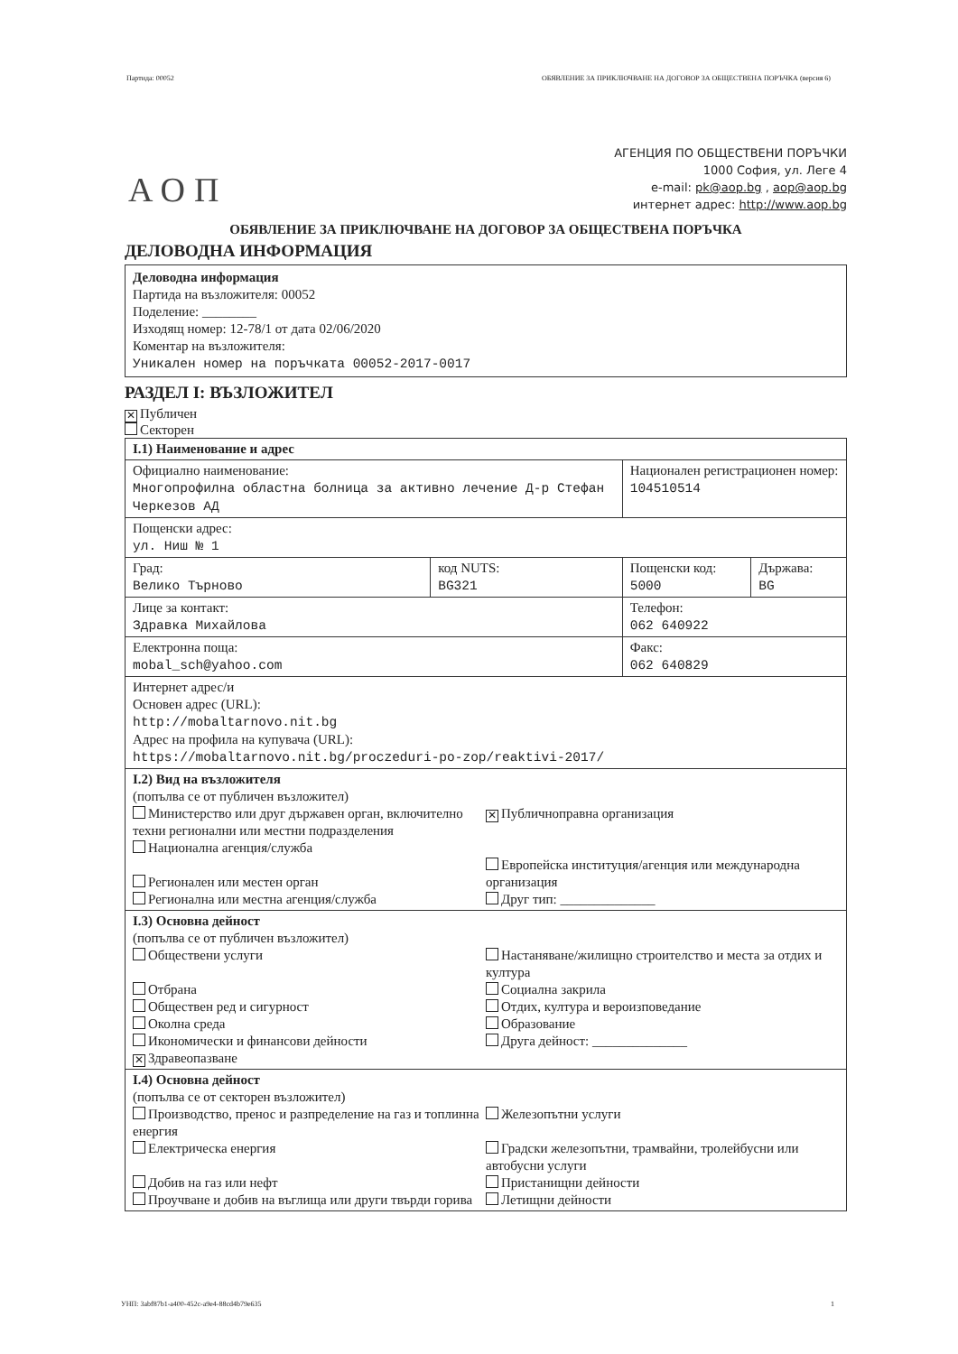Партида: 00052 ОБЯВЛЕНИЕ ЗА ПРИКЛЮЧВАНЕ НА ДОГОВОР ЗА ОБЩЕСТВЕНА ПОРЪЧКА (версия 6)
АОП
АГЕНЦИЯ ПО ОБЩЕСТВЕНИ ПОРЪЧКИ
1000 София, ул. Леге 4
e-mail: pk@aop.bg , aop@aop.bg
интернет адрес: http://www.aop.bg
ОБЯВЛЕНИЕ ЗА ПРИКЛЮЧВАНЕ НА ДОГОВОР ЗА ОБЩЕСТВЕНА ПОРЪЧКА
ДЕЛОВОДНА ИНФОРМАЦИЯ
Деловодна информация
Партида на възложителя: 00052
Поделение: ________
Изходящ номер: 12-78/1 от дата 02/06/2020
Коментар на възложителя:
Уникален номер на поръчката 00052-2017-0017
РАЗДЕЛ I: ВЪЗЛОЖИТЕЛ
✕ Публичен
Секторен
| I.1) Наименование и адрес | | | |
| Официално наименование: Многопрофилна областна болница за активно лечение Д-р Стефан Черкезов АД | | Национален регистрационен номер: 104510514 | |
| Пощенски адрес: ул. Ниш № 1 | | | |
| Град: Велико Търново | код NUTS: BG321 | Пощенски код: 5000 | Държава: BG |
| Лице за контакт: Здравка Михайлова | | Телефон: 062 640922 | |
| Електронна поща: mobal_sch@yahoo.com | | Факс: 062 640829 | |
| Интернет адрес/и Основен адрес (URL): http://mobaltarnovo.nit.bg Адрес на профила на купувача (URL): https://mobaltarnovo.nit.bg/proczeduri-po-zop/reaktivi-2017/ | | | |
| I.2) Вид на възложителя (попълва се от публичен възложител) Министерство или друг държавен орган, включително техни регионални или местни подразделения Национална агенция/служба Регионален или местен орган Регионална или местна агенция/служба ✕ Публичноправна организация Европейска институция/агенция или международна организация Друг тип: ______________ | | | |
| I.3) Основна дейност (попълва се от публичен възложител) Обществени услуги Отбрана Обществен ред и сигурност Околна среда Икономически и финансови дейности ✕ Здравеопазване Настаняване/жилищно строителство и места за отдих и култура Социална закрила Отдих, култура и вероизповедание Образование Друга дейност: ______________ | | | |
| I.4) Основна дейност (попълва се от секторен възложител) Производство, пренос и разпределение на газ и топлинна енергия Електрическа енергия Добив на газ или нефт Проучване и добив на въглища или други твърди горива Железопътни услуги Градски железопътни, трамвайни, тролейбусни или автобусни услуги Пристанищни дейности Летищни дейности | | | |
УНП: 3abf87b1-a400-452c-a9e4-88cd4b79e635 1